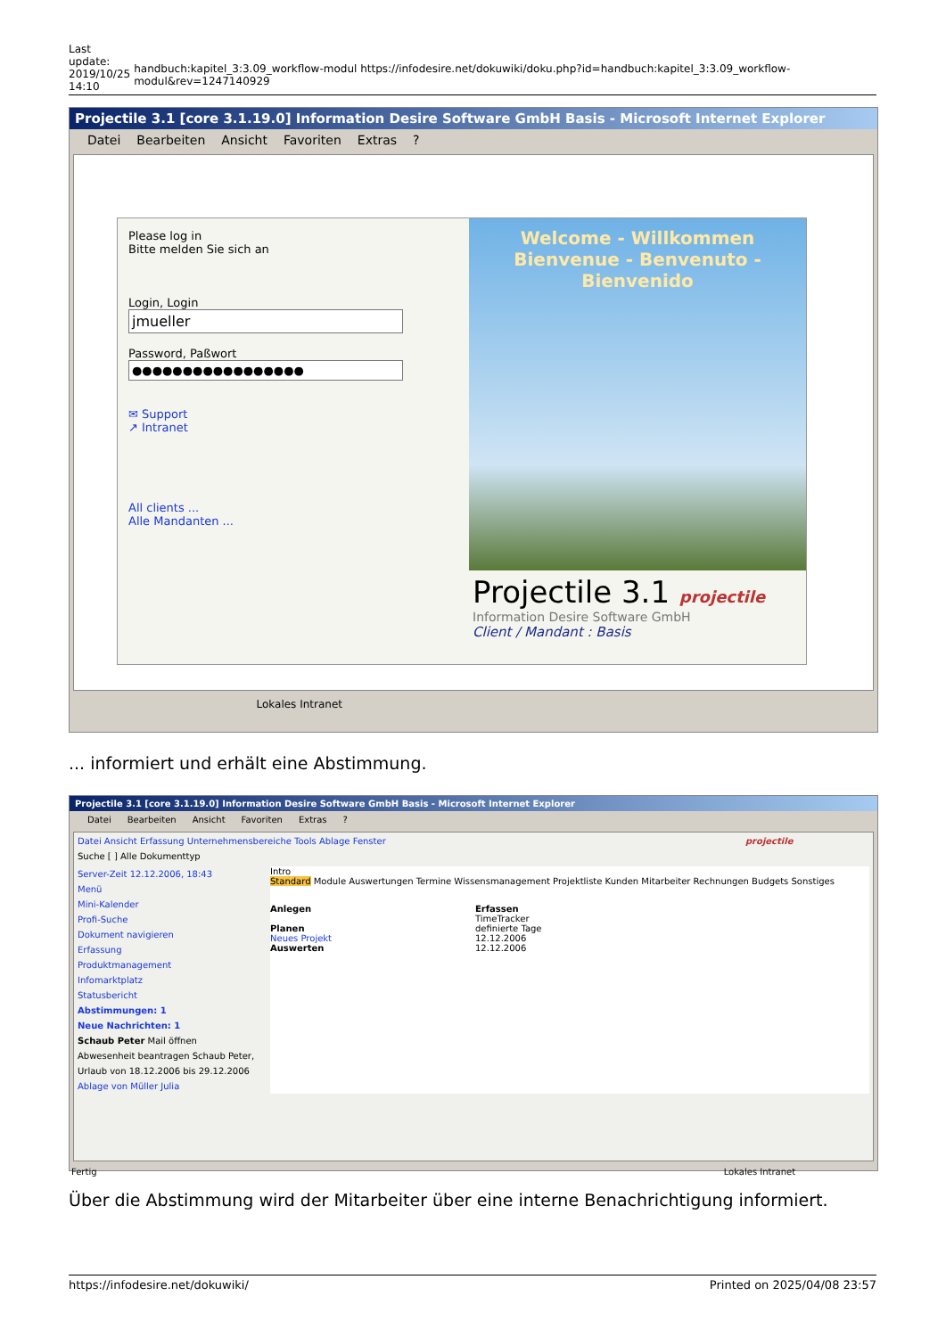Last
update:
2019/10/25
14:10
handbuch:kapitel_3:3.09_workflow-modul https://infodesire.net/dokuwiki/doku.php?id=handbuch:kapitel_3:3.09_workflow-modul&rev=1247140929
Projectile 3.1 [core 3.1.19.0] Information Desire Software GmbH Basis - Microsoft Internet Explorer
Datei Bearbeiten Ansicht Favoriten Extras?
Please log in
Bitte melden Sie sich an
Login, Login
jmueller
Password, Paßwort
●●●●●●●●●●●●●●●●●
✉ Support
↗ Intranet
All clients ...
Alle Mandanten ...
Welcome - Willkommen
Bienvenue - Benvenuto - Bienvenido
Projectile 3.1 projectile
Information Desire Software GmbH
Client / Mandant : Basis
Lokales Intranet
... informiert und erhält eine Abstimmung.
Projectile 3.1 [core 3.1.19.0] Information Desire Software GmbH Basis - Microsoft Internet Explorer
Datei Bearbeiten Ansicht Favoriten Extras?
Datei Ansicht Erfassung Unternehmensbereiche Tools Ablage Fenster projectile
Suche [ ] Alle Dokumenttyp
Server-Zeit 12.12.2006, 18:43
Menü
Mini-Kalender
Profi-Suche
Dokument navigieren
Erfassung
Produktmanagement
Infomarktplatz
Statusbericht
Abstimmungen: 1
Neue Nachrichten: 1
Schaub Peter Mail öffnen
Abwesenheit beantragen Schaub Peter, Urlaub von 18.12.2006 bis 29.12.2006
Ablage von Müller Julia
Intro
Standard Module Auswertungen Termine Wissensmanagement Projektliste Kunden Mitarbeiter Rechnungen Budgets Sonstiges
Anlegen
Planen
Neues Projekt
Auswerten
Erfassen
TimeTracker
definierte Tage
12.12.2006
12.12.2006
Fertig Lokales Intranet
Über die Abstimmung wird der Mitarbeiter über eine interne Benachrichtigung informiert.
https://infodesire.net/dokuwiki/ Printed on 2025/04/08 23:57